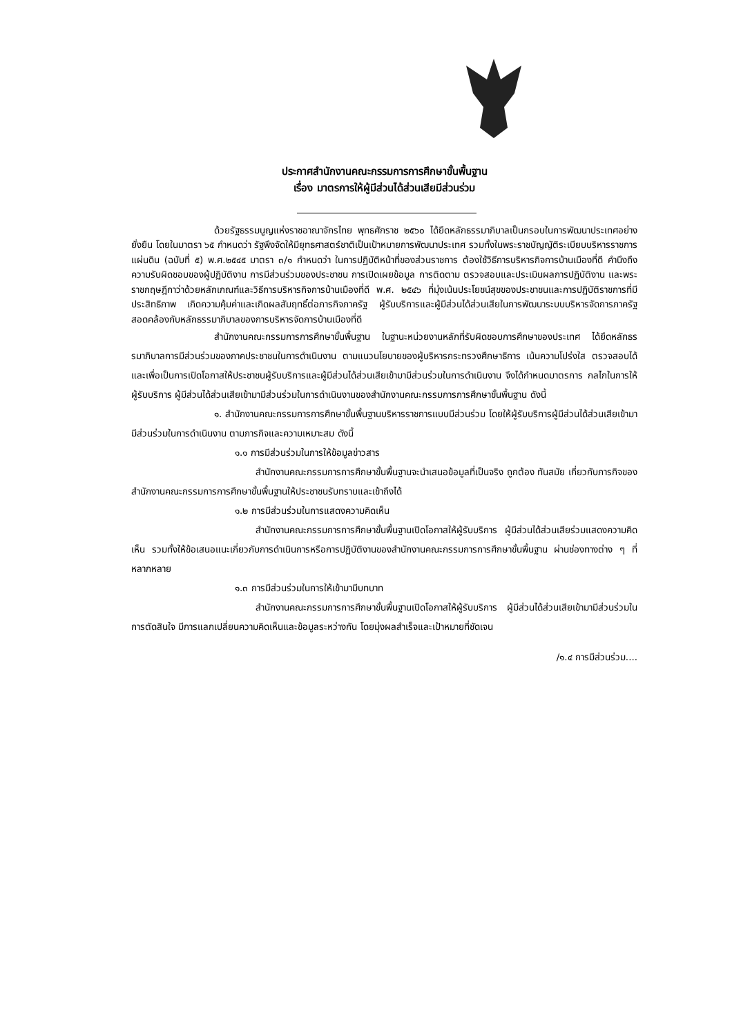ประกาศสำนักงานคณะกรรมการการศึกษาขั้นพื้นฐาน
เรื่อง มาตรการให้ผู้มีส่วนได้ส่วนเสียมีส่วนร่วม
ด้วยรัฐธรรมนูญแห่งราชอาณาจักรไทย พุทธศักราช ๒๕๖๐ ได้ยึดหลักธรรมาภิบาลเป็นกรอบในการพัฒนาประเทศอย่างยั่งยืน โดยในมาตรา ๖๕ กำหนดว่า รัฐพึงจัดให้มียุทธศาสตร์ชาติเป็นเป้าหมายการพัฒนาประเทศ รวมทั้งในพระราชบัญญัติระเบียบบริหารราชการแผ่นดิน (ฉบับที่ ๕) พ.ศ.๒๕๔๕ มาตรา ๓/๑ กำหนดว่า ในการปฏิบัติหน้าที่ของส่วนราชการ ต้องใช้วิธีการบริหารกิจการบ้านเมืองที่ดี คำนึงถึงความรับผิดชอบของผู้ปฏิบัติงาน การมีส่วนร่วมของประชาชน การเปิดเผยข้อมูล การติดตาม ตรวจสอบและประเมินผลการปฏิบัติงาน และพระราชกฤษฎีกาว่าด้วยหลักเกณฑ์และวิธีการบริหารกิจการบ้านเมืองที่ดี พ.ศ. ๒๕๔๖ ที่มุ่งเน้นประโยชน์สุขของประชาชนและการปฏิบัติราชการที่มีประสิทธิภาพ เกิดความคุ้มค่าและเกิดผลสัมฤทธิ์ต่อภารกิจภาครัฐ ผู้รับบริการและผู้มีส่วนได้ส่วนเสียในการพัฒนาระบบบริหารจัดการภาครัฐสอดคล้องกับหลักธรรมาภิบาลของการบริหารจัดการบ้านเมืองที่ดี
สำนักงานคณะกรรมการการศึกษาขั้นพื้นฐาน ในฐานะหน่วยงานหลักที่รับผิดชอบการศึกษาของประเทศ ได้ยึดหลักธรรมาภิบาลการมีส่วนร่วมของภาคประชาชนในการดำเนินงาน ตามแนวนโยบายของผู้บริหารกระทรวงศึกษาธิการ เน้นความโปร่งใส ตรวจสอบได้ และเพื่อเป็นการเปิดโอกาสให้ประชาชนผู้รับบริการและผู้มีส่วนได้ส่วนเสียเข้ามามีส่วนร่วมในการดำเนินงาน จึงได้กำหนดมาตรการ กลไกในการให้ผู้รับบริการ ผู้มีส่วนได้ส่วนเสียเข้ามามีส่วนร่วมในการดำเนินงานของสำนักงานคณะกรรมการการศึกษาขั้นพื้นฐาน ดังนี้
๑. สำนักงานคณะกรรมการการศึกษาขั้นพื้นฐานบริหารราชการแบบมีส่วนร่วม โดยให้ผู้รับบริการผู้มีส่วนได้ส่วนเสียเข้ามามีส่วนร่วมในการดำเนินงาน ตามภารกิจและความเหมาะสม ดังนี้
๑.๑ การมีส่วนร่วมในการให้ข้อมูลข่าวสาร
สำนักงานคณะกรรมการการศึกษาขั้นพื้นฐานจะนำเสนอข้อมูลที่เป็นจริง ถูกต้อง ทันสมัย เกี่ยวกับภารกิจของสำนักงานคณะกรรมการการศึกษาขั้นพื้นฐานให้ประชาชนรับทราบและเข้าถึงได้
๑.๒ การมีส่วนร่วมในการแสดงความคิดเห็น
สำนักงานคณะกรรมการการศึกษาขั้นพื้นฐานเปิดโอกาสให้ผู้รับบริการ ผู้มีส่วนได้ส่วนเสียร่วมแสดงความคิดเห็น รวมทั้งให้ข้อเสนอแนะเกี่ยวกับการดำเนินการหรือการปฏิบัติงานของสำนักงานคณะกรรมการการศึกษาขั้นพื้นฐาน ผ่านช่องทางต่าง ๆ ที่หลากหลาย
๑.๓ การมีส่วนร่วมในการให้เข้ามามีบทบาท
สำนักงานคณะกรรมการการศึกษาขั้นพื้นฐานเปิดโอกาสให้ผู้รับบริการ ผู้มีส่วนได้ส่วนเสียเข้ามามีส่วนร่วมในการตัดสินใจ มีการแลกเปลี่ยนความคิดเห็นและข้อมูลระหว่างกัน โดยมุ่งผลสำเร็จและเป้าหมายที่ชัดเจน
/๑.๔ การมีส่วนร่วม....